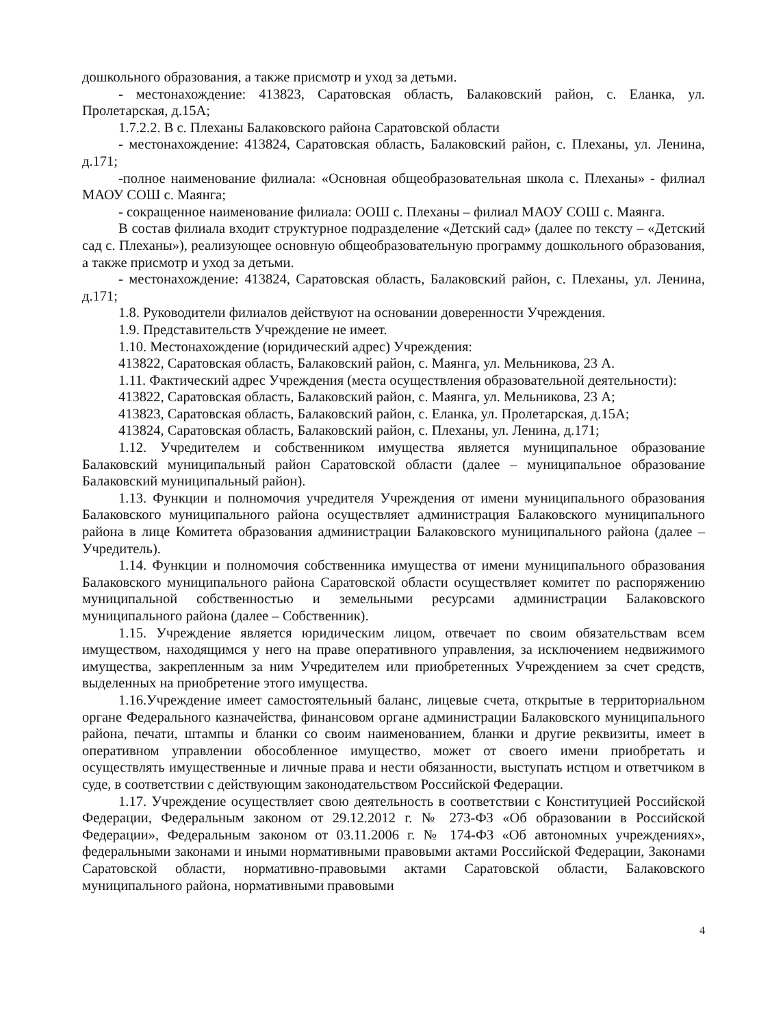дошкольного образования, а также присмотр и уход за детьми.
- местонахождение: 413823, Саратовская область, Балаковский район, с. Еланка, ул. Пролетарская, д.15А;
1.7.2.2. В с. Плеханы Балаковского района Саратовской области
- местонахождение: 413824, Саратовская область, Балаковский район, с. Плеханы, ул. Ленина, д.171;
-полное наименование филиала: «Основная общеобразовательная школа с. Плеханы» - филиал МАОУ СОШ с. Маянга;
- сокращенное наименование филиала: ООШ с. Плеханы – филиал МАОУ СОШ с. Маянга.
В состав филиала входит структурное подразделение «Детский сад» (далее по тексту – «Детский сад с. Плеханы»), реализующее основную общеобразовательную программу дошкольного образования, а также присмотр и уход за детьми.
- местонахождение: 413824, Саратовская область, Балаковский район, с. Плеханы, ул. Ленина, д.171;
1.8. Руководители филиалов действуют на основании доверенности Учреждения.
1.9. Представительств Учреждение не имеет.
1.10. Местонахождение (юридический адрес) Учреждения:
413822, Саратовская область, Балаковский район, с. Маянга, ул. Мельникова, 23 А.
1.11. Фактический адрес Учреждения (места осуществления образовательной деятельности):
413822, Саратовская область, Балаковский район, с. Маянга, ул. Мельникова, 23 А;
413823, Саратовская область, Балаковский район, с. Еланка, ул. Пролетарская, д.15А;
413824, Саратовская область, Балаковский район, с. Плеханы, ул. Ленина, д.171;
1.12. Учредителем и собственником имущества является муниципальное образование Балаковский муниципальный район Саратовской области (далее – муниципальное образование Балаковский муниципальный район).
1.13. Функции и полномочия учредителя Учреждения от имени муниципального образования Балаковского муниципального района осуществляет администрация Балаковского муниципального района в лице Комитета образования администрации Балаковского муниципального района (далее – Учредитель).
1.14. Функции и полномочия собственника имущества от имени муниципального образования Балаковского муниципального района Саратовской области осуществляет комитет по распоряжению муниципальной собственностью и земельными ресурсами администрации Балаковского муниципального района (далее – Собственник).
1.15. Учреждение является юридическим лицом, отвечает по своим обязательствам всем имуществом, находящимся у него на праве оперативного управления, за исключением недвижимого имущества, закрепленным за ним Учредителем или приобретенных Учреждением за счет средств, выделенных на приобретение этого имущества.
1.16.Учреждение имеет самостоятельный баланс, лицевые счета, открытые в территориальном органе Федерального казначейства, финансовом органе администрации Балаковского муниципального района, печати, штампы и бланки со своим наименованием, бланки и другие реквизиты, имеет в оперативном управлении обособленное имущество, может от своего имени приобретать и осуществлять имущественные и личные права и нести обязанности, выступать истцом и ответчиком в суде, в соответствии с действующим законодательством Российской Федерации.
1.17. Учреждение осуществляет свою деятельность в соответствии с Конституцией Российской Федерации, Федеральным законом от 29.12.2012 г. № 273-ФЗ «Об образовании в Российской Федерации», Федеральным законом от 03.11.2006 г. № 174-ФЗ «Об автономных учреждениях», федеральными законами и иными нормативными правовыми актами Российской Федерации, Законами Саратовской области, нормативно-правовыми актами Саратовской области, Балаковского муниципального района, нормативными правовыми
4